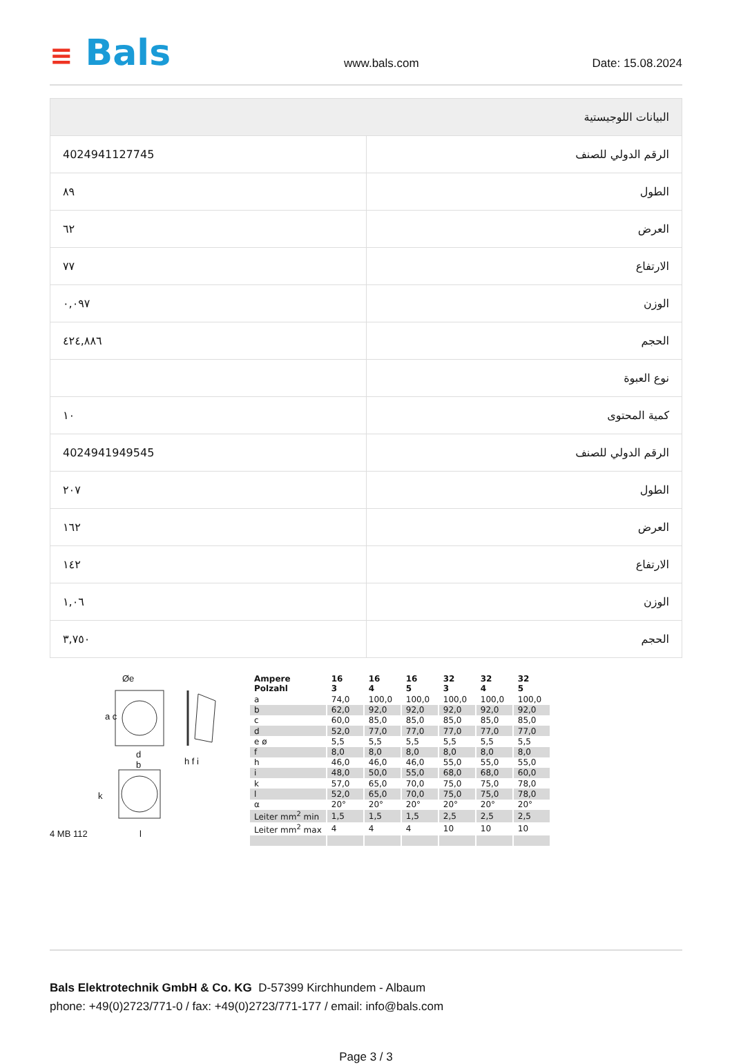≡ Bals
www.bals.com Date: 15.08.2024
| البيانات اللوجيستية | |
| الرقم الدولي للصنف | 4024941127745 |
| الطول | ٨٩ |
| العرض | ٦٢ |
| الارتفاع | ٧٧ |
| الوزن | ٠,٠٩٧ |
| الحجم | ٤٢٤,٨٨٦ |
| نوع العبوة | |
| كمية المحتوى | ١٠ |
| الرقم الدولي للصنف | 4024941949545 |
| الطول | ٢٠٧ |
| العرض | ١٦٢ |
| الارتفاع | ١٤٢ |
| الوزن | ١,٠٦ |
| الحجم | ٣,٧٥٠ |
Øe
a c
d
b
h f i
k
4 MB 112 l
| Ampere Polzahl | 16 3 | 16 4 | 16 5 | 32 3 | 32 4 | 32 5 |
| --- | --- | --- | --- | --- | --- | --- |
| a | 74,0 | 100,0 | 100,0 | 100,0 | 100,0 | 100,0 |
| b | 62,0 | 92,0 | 92,0 | 92,0 | 92,0 | 92,0 |
| c | 60,0 | 85,0 | 85,0 | 85,0 | 85,0 | 85,0 |
| d | 52,0 | 77,0 | 77,0 | 77,0 | 77,0 | 77,0 |
| e ø | 5,5 | 5,5 | 5,5 | 5,5 | 5,5 | 5,5 |
| f | 8,0 | 8,0 | 8,0 | 8,0 | 8,0 | 8,0 |
| h | 46,0 | 46,0 | 46,0 | 55,0 | 55,0 | 55,0 |
| i | 48,0 | 50,0 | 55,0 | 68,0 | 68,0 | 60,0 |
| k | 57,0 | 65,0 | 70,0 | 75,0 | 75,0 | 78,0 |
| l | 52,0 | 65,0 | 70,0 | 75,0 | 75,0 | 78,0 |
| α | 20° | 20° | 20° | 20° | 20° | 20° |
| Leiter mm<sup>2</sup> min | 1,5 | 1,5 | 1,5 | 2,5 | 2,5 | 2,5 |
| Leiter mm<sup>2</sup> max | 4 | 4 | 4 | 10 | 10 | 10 |
Bals Elektrotechnik GmbH & Co. KG D-57399 Kirchhundem - Albaum
phone: +49(0)2723/771-0 / fax: +49(0)2723/771-177 / email: info@bals.com
Page 3 / 3